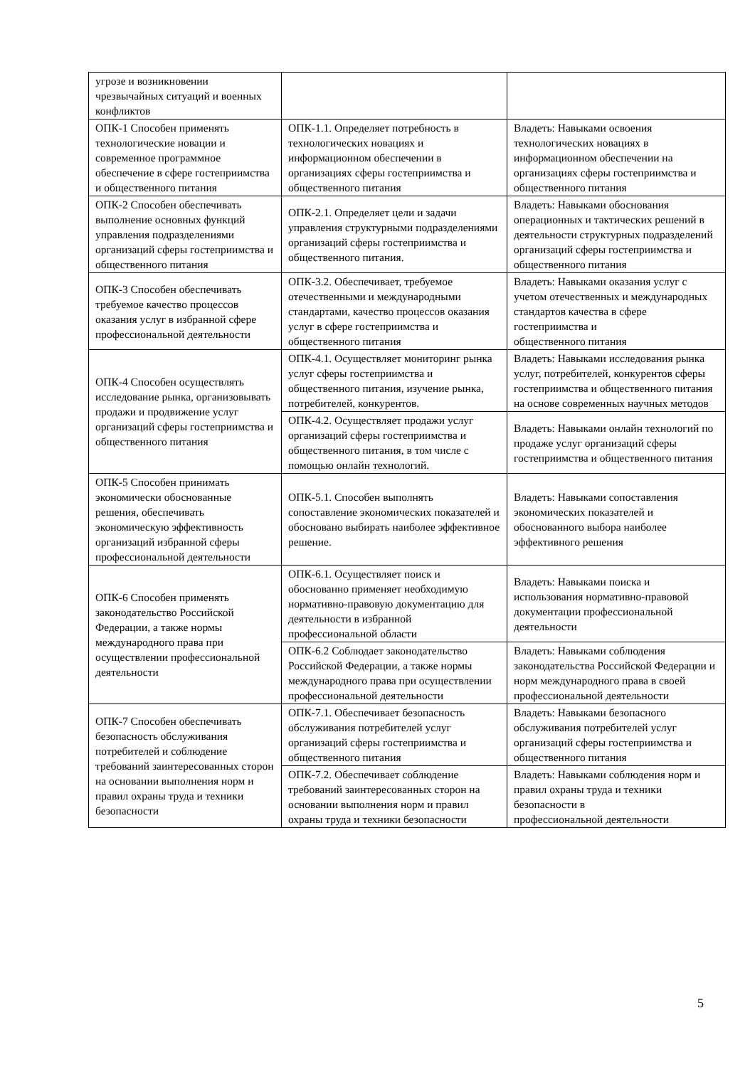| угрозе и возникновении чрезвычайных ситуаций и военных конфликтов | | |
| ОПК-1 Способен применять технологические новации и современное программное обеспечение в сфере гостеприимства и общественного питания | ОПК-1.1. Определяет потребность в технологических новациях и информационном обеспечении в организациях сферы гостеприимства и общественного питания | Владеть: Навыками освоения технологических новациях в информационном обеспечении на организациях сферы гостеприимства и общественного питания |
| ОПК-2 Способен обеспечивать выполнение основных функций управления подразделениями организаций сферы гостеприимства и общественного питания | ОПК-2.1. Определяет цели и задачи управления структурными подразделениями организаций сферы гостеприимства и общественного питания. | Владеть: Навыками обоснования операционных и тактических решений в деятельности структурных подразделений организаций сферы гостеприимства и общественного питания |
| ОПК-3 Способен обеспечивать требуемое качество процессов оказания услуг в избранной сфере профессиональной деятельности | ОПК-3.2. Обеспечивает, требуемое отечественными и международными стандартами, качество процессов оказания услуг в сфере гостеприимства и общественного питания | Владеть: Навыками оказания услуг с учетом отечественных и международных стандартов качества в сфере гостеприимства и общественного питания |
| ОПК-4 Способен осуществлять исследование рынка, организовывать продажи и продвижение услуг организаций сферы гостеприимства и общественного питания | ОПК-4.1. Осуществляет мониторинг рынка услуг сферы гостеприимства и общественного питания, изучение рынка, потребителей, конкурентов. | Владеть: Навыками исследования рынка услуг, потребителей, конкурентов сферы гостеприимства и общественного питания на основе современных научных методов |
| | ОПК-4.2. Осуществляет продажи услуг организаций сферы гостеприимства и общественного питания, в том числе с помощью онлайн технологий. | Владеть: Навыками онлайн технологий по продаже услуг организаций сферы гостеприимства и общественного питания |
| ОПК-5 Способен принимать экономически обоснованные решения, обеспечивать экономическую эффективность организаций избранной сферы профессиональной деятельности | ОПК-5.1. Способен выполнять сопоставление экономических показателей и обосновано выбирать наиболее эффективное решение. | Владеть: Навыками сопоставления экономических показателей и обоснованного выбора наиболее эффективного решения |
| ОПК-6 Способен применять законодательство Российской Федерации, а также нормы международного права при осуществлении профессиональной деятельности | ОПК-6.1. Осуществляет поиск и обоснованно применяет необходимую нормативно-правовую документацию для деятельности в избранной профессиональной области | Владеть: Навыками поиска и использования нормативно-правовой документации профессиональной деятельности |
| | ОПК-6.2 Соблюдает законодательство Российской Федерации, а также нормы международного права при осуществлении профессиональной деятельности | Владеть: Навыками соблюдения законодательства Российской Федерации и норм международного права в своей профессиональной деятельности |
| ОПК-7 Способен обеспечивать безопасность обслуживания потребителей и соблюдение требований заинтересованных сторон на основании выполнения норм и правил охраны труда и техники безопасности | ОПК-7.1. Обеспечивает безопасность обслуживания потребителей услуг организаций сферы гостеприимства и общественного питания | Владеть: Навыками безопасного обслуживания потребителей услуг организаций сферы гостеприимства и общественного питания |
| | ОПК-7.2. Обеспечивает соблюдение требований заинтересованных сторон на основании выполнения норм и правил охраны труда и техники безопасности | Владеть: Навыками соблюдения норм и правил охраны труда и техники безопасности в профессиональной деятельности |
5